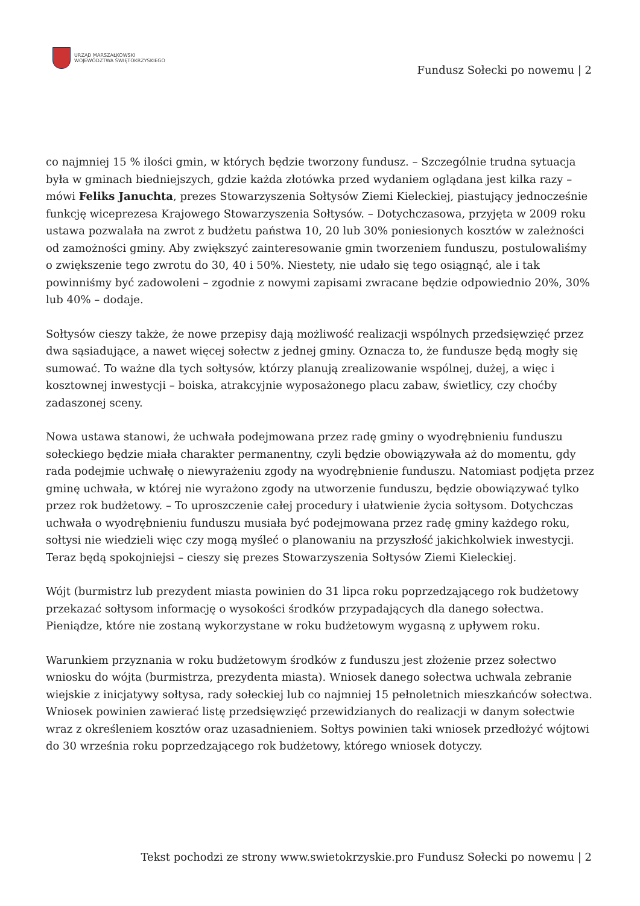URZĄD MARSZAŁKOWSKI
WOJEWÓDZTWA ŚWIĘTOKRZYSKIEGO
Fundusz Sołecki po nowemu | 2
co najmniej 15 % ilości gmin, w których będzie tworzony fundusz. – Szczególnie trudna sytuacja była w gminach biedniejszych, gdzie każda złotówka przed wydaniem oglądana jest kilka razy – mówi Feliks Januchta, prezes Stowarzyszenia Sołtysów Ziemi Kieleckiej, piastujący jednocześnie funkcję wiceprezesa Krajowego Stowarzyszenia Sołtysów. – Dotychczasowa, przyjęta w 2009 roku ustawa pozwalała na zwrot z budżetu państwa 10, 20 lub 30% poniesionych kosztów w zależności od zamożności gminy. Aby zwiększyć zainteresowanie gmin tworzeniem funduszu, postulowaliśmy o zwiększenie tego zwrotu do 30, 40 i 50%. Niestety, nie udało się tego osiągnąć, ale i tak powinniśmy być zadowoleni – zgodnie z nowymi zapisami zwracane będzie odpowiednio 20%, 30% lub 40% – dodaje.
Sołtysów cieszy także, że nowe przepisy dają możliwość realizacji wspólnych przedsięwzięć przez dwa sąsiadujące, a nawet więcej sołectw z jednej gminy. Oznacza to, że fundusze będą mogły się sumować. To ważne dla tych sołtysów, którzy planują zrealizowanie wspólnej, dużej, a więc i kosztownej inwestycji – boiska, atrakcyjnie wyposażonego placu zabaw, świetlicy, czy choćby zadaszonej sceny.
Nowa ustawa stanowi, że uchwała podejmowana przez radę gminy o wyodrębnieniu funduszu sołeckiego będzie miała charakter permanentny, czyli będzie obowiązywała aż do momentu, gdy rada podejmie uchwałę o niewyrażeniu zgody na wyodrębnienie funduszu. Natomiast podjęta przez gminę uchwała, w której nie wyrażono zgody na utworzenie funduszu, będzie obowiązywać tylko przez rok budżetowy. – To uproszczenie całej procedury i ułatwienie życia sołtysom. Dotychczas uchwała o wyodrębnieniu funduszu musiała być podejmowana przez radę gminy każdego roku, sołtysi nie wiedzieli więc czy mogą myśleć o planowaniu na przyszłość jakichkolwiek inwestycji. Teraz będą spokojniejsi – cieszy się prezes Stowarzyszenia Sołtysów Ziemi Kieleckiej.
Wójt (burmistrz lub prezydent miasta powinien do 31 lipca roku poprzedzającego rok budżetowy przekazać sołtysom informację o wysokości środków przypadających dla danego sołectwa. Pieniądze, które nie zostaną wykorzystane w roku budżetowym wygasną z upływem roku.
Warunkiem przyznania w roku budżetowym środków z funduszu jest złożenie przez sołectwo wniosku do wójta (burmistrza, prezydenta miasta). Wniosek danego sołectwa uchwala zebranie wiejskie z inicjatywy sołtysa, rady sołeckiej lub co najmniej 15 pełnoletnich mieszkańców sołectwa. Wniosek powinien zawierać listę przedsięwzięć przewidzianych do realizacji w danym sołectwie wraz z określeniem kosztów oraz uzasadnieniem. Sołtys powinien taki wniosek przedłożyć wójtowi do 30 września roku poprzedzającego rok budżetowy, którego wniosek dotyczy.
Tekst pochodzi ze strony www.swietokrzyskie.pro Fundusz Sołecki po nowemu | 2